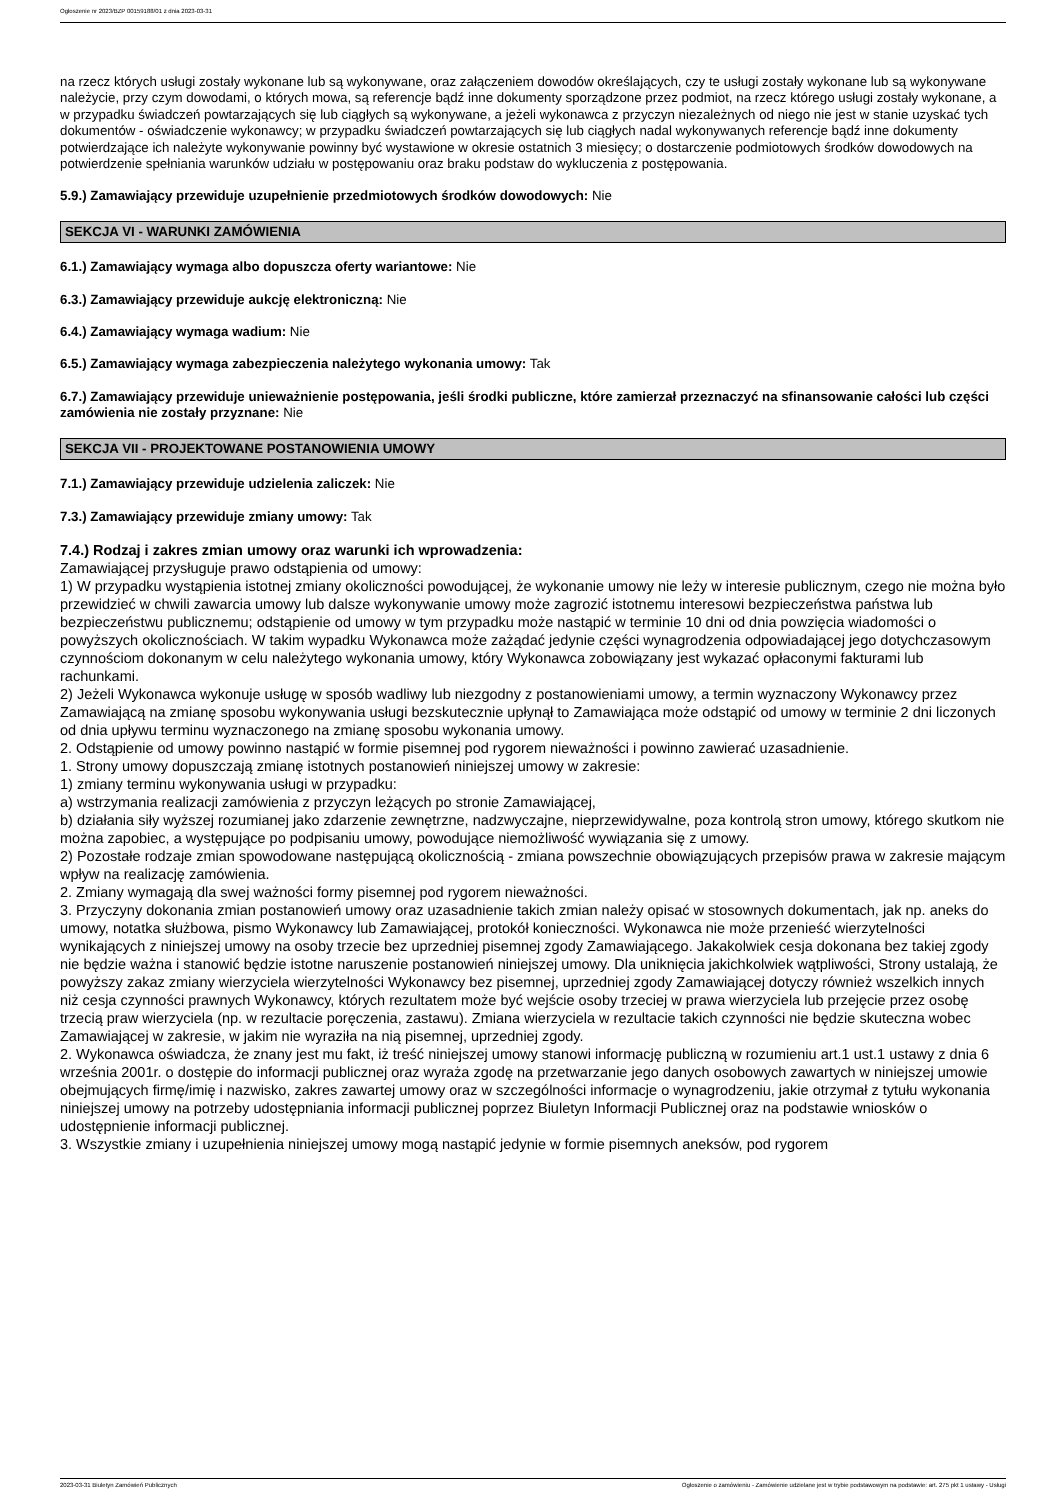Ogłoszenie nr 2023/BZP 00159188/01 z dnia 2023-03-31
na rzecz których usługi zostały wykonane lub są wykonywane, oraz załączeniem dowodów określających, czy te usługi zostały wykonane lub są wykonywane należycie, przy czym dowodami, o których mowa, są referencje bądź inne dokumenty sporządzone przez podmiot, na rzecz którego usługi zostały wykonane, a w przypadku świadczeń powtarzających się lub ciągłych są wykonywane, a jeżeli wykonawca z przyczyn niezależnych od niego nie jest w stanie uzyskać tych dokumentów - oświadczenie wykonawcy; w przypadku świadczeń powtarzających się lub ciągłych nadal wykonywanych referencje bądź inne dokumenty potwierdzające ich należyte wykonywanie powinny być wystawione w okresie ostatnich 3 miesięcy; o dostarczenie podmiotowych środków dowodowych na potwierdzenie spełniania warunków udziału w postępowaniu oraz braku podstaw do wykluczenia z postępowania.
5.9.) Zamawiający przewiduje uzupełnienie przedmiotowych środków dowodowych: Nie
SEKCJA VI - WARUNKI ZAMÓWIENIA
6.1.) Zamawiający wymaga albo dopuszcza oferty wariantowe: Nie
6.3.) Zamawiający przewiduje aukcję elektroniczną: Nie
6.4.) Zamawiający wymaga wadium: Nie
6.5.) Zamawiający wymaga zabezpieczenia należytego wykonania umowy: Tak
6.7.) Zamawiający przewiduje unieważnienie postępowania, jeśli środki publiczne, które zamierzał przeznaczyć na sfinansowanie całości lub części zamówienia nie zostały przyznane: Nie
SEKCJA VII - PROJEKTOWANE POSTANOWIENIA UMOWY
7.1.) Zamawiający przewiduje udzielenia zaliczek: Nie
7.3.) Zamawiający przewiduje zmiany umowy: Tak
7.4.) Rodzaj i zakres zmian umowy oraz warunki ich wprowadzenia:
Zamawiającej przysługuje prawo odstąpienia od umowy:
1) W przypadku wystąpienia istotnej zmiany okoliczności powodującej, że wykonanie umowy nie leży w interesie publicznym, czego nie można było przewidzieć w chwili zawarcia umowy lub dalsze wykonywanie umowy może zagrozić istotnemu interesowi bezpieczeństwa państwa lub bezpieczeństwu publicznemu; odstąpienie od umowy w tym przypadku może nastąpić w terminie 10 dni od dnia powzięcia wiadomości o powyższych okolicznościach. W takim wypadku Wykonawca może zażądać jedynie części wynagrodzenia odpowiadającej jego dotychczasowym czynnościom dokonanym w celu należytego wykonania umowy, który Wykonawca zobowiązany jest wykazać opłaconymi fakturami lub rachunkami.
2) Jeżeli Wykonawca wykonuje usługę w sposób wadliwy lub niezgodny z postanowieniami umowy, a termin wyznaczony Wykonawcy przez Zamawiającą na zmianę sposobu wykonywania usługi bezskutecznie upłynął to Zamawiająca może odstąpić od umowy w terminie 2 dni liczonych od dnia upływu terminu wyznaczonego na zmianę sposobu wykonania umowy.
2. Odstąpienie od umowy powinno nastąpić w formie pisemnej pod rygorem nieważności i powinno zawierać uzasadnienie.
1. Strony umowy dopuszczają zmianę istotnych postanowień niniejszej umowy w zakresie:
1) zmiany terminu wykonywania usługi w przypadku:
a) wstrzymania realizacji zamówienia z przyczyn leżących po stronie Zamawiającej,
b) działania siły wyższej rozumianej jako zdarzenie zewnętrzne, nadzwyczajne, nieprzewidywalne, poza kontrolą stron umowy, którego skutkom nie można zapobiec, a występujące po podpisaniu umowy, powodujące niemożliwość wywiązania się z umowy.
2) Pozostałe rodzaje zmian spowodowane następującą okolicznością - zmiana powszechnie obowiązujących przepisów prawa w zakresie mającym wpływ na realizację zamówienia.
2. Zmiany wymagają dla swej ważności formy pisemnej pod rygorem nieważności.
3. Przyczyny dokonania zmian postanowień umowy oraz uzasadnienie takich zmian należy opisać w stosownych dokumentach, jak np. aneks do umowy, notatka służbowa, pismo Wykonawcy lub Zamawiającej, protokół konieczności. Wykonawca nie może przenieść wierzytelności wynikających z niniejszej umowy na osoby trzecie bez uprzedniej pisemnej zgody Zamawiającego. Jakakolwiek cesja dokonana bez takiej zgody nie będzie ważna i stanowić będzie istotne naruszenie postanowień niniejszej umowy. Dla uniknięcia jakichkolwiek wątpliwości, Strony ustalają, że powyższy zakaz zmiany wierzyciela wierzytelności Wykonawcy bez pisemnej, uprzedniej zgody Zamawiającej dotyczy również wszelkich innych niż cesja czynności prawnych Wykonawcy, których rezultatem może być wejście osoby trzeciej w prawa wierzyciela lub przejęcie przez osobę trzecią praw wierzyciela (np. w rezultacie poręczenia, zastawu). Zmiana wierzyciela w rezultacie takich czynności nie będzie skuteczna wobec Zamawiającej w zakresie, w jakim nie wyraziła na nią pisemnej, uprzedniej zgody.
2. Wykonawca oświadcza, że znany jest mu fakt, iż treść niniejszej umowy stanowi informację publiczną w rozumieniu art.1 ust.1 ustawy z dnia 6 września 2001r. o dostępie do informacji publicznej oraz wyraża zgodę na przetwarzanie jego danych osobowych zawartych w niniejszej umowie obejmujących firmę/imię i nazwisko, zakres zawartej umowy oraz w szczególności informacje o wynagrodzeniu, jakie otrzymał z tytułu wykonania niniejszej umowy na potrzeby udostępniania informacji publicznej poprzez Biuletyn Informacji Publicznej oraz na podstawie wniosków o udostępnienie informacji publicznej.
3. Wszystkie zmiany i uzupełnienia niniejszej umowy mogą nastąpić jedynie w formie pisemnych aneksów, pod rygorem
2023-03-31 Biuletyn Zamówień Publicznych Ogłoszenie o zamówieniu - Zamówienie udzielane jest w trybie podstawowym na podstawie: art. 275 pkt 1 ustawy - Usługi